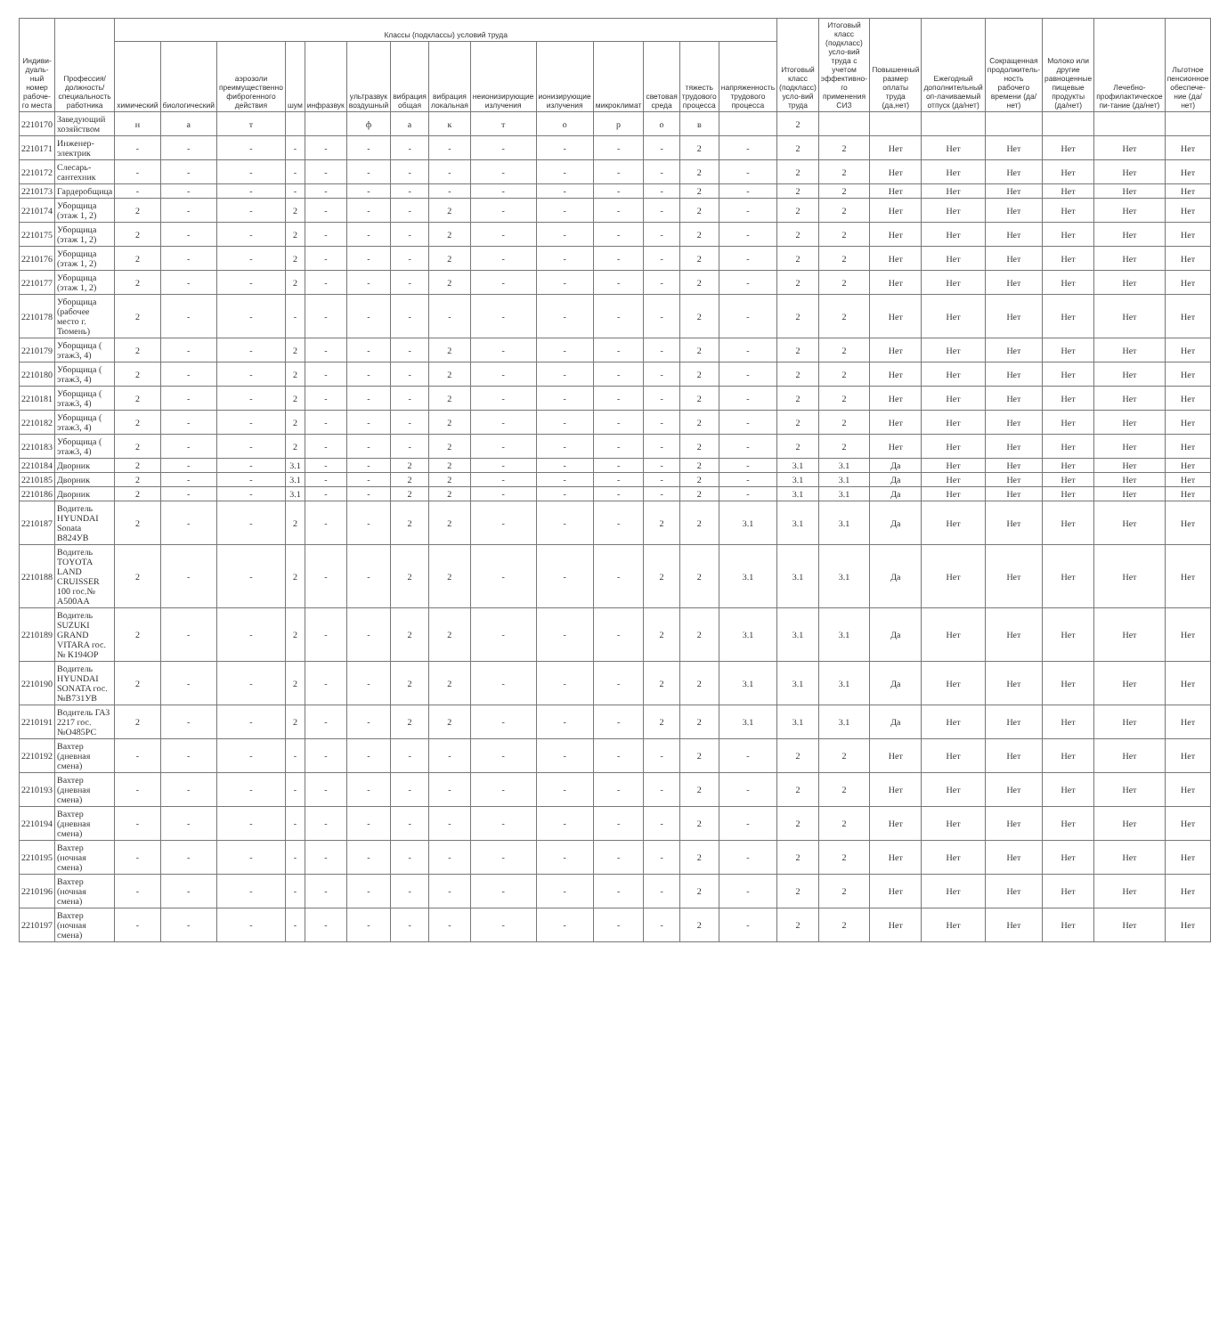| Индиви-дуаль-ный номер рабоче-го места | Профессия/ должность/ специальность работника | Классы (подклассы) условий труда | | | | | | | | | | | | | | Итоговый класс (подкласс) усло-вий труда | Итоговый класс (подкласс) усло-вий труда с учетом эффективно-го применения СИЗ | Повышенный размер оплаты труда (да,нет) | Ежегодный дополнительный оп-лачиваемый отпуск (да/нет) | Сокращенная продолжитель-ность рабочего времени (да/нет) | Молоко или другие равноценные пищевые продукты (да/нет) | Лечебно-профилактическое пи-тание (да/нет) | Льготное пенсионное обеспече-ние (да/нет) |
| --- | --- | --- | --- | --- | --- | --- | --- | --- | --- | --- | --- | --- | --- | --- | --- | --- | --- | --- | --- | --- | --- | --- | --- |
| | | химический | биологический | аэрозоли преимущественно фиброгенного действия | шум | инфразвук | ультразвук воздушный | вибрация общая | вибрация локальная | неионизирующие излучения | ионизирующие излучения | микроклимат | световая среда | тяжесть трудового процесса | напряженность трудового процесса | | | | | | | | |
| 2210170 | Заведующий хозяйством | н | а | т | | | ф | а | к | т | о | р | о | в | | 2 | | | | | | | |
| 2210171 | Инженер-электрик | - | - | - | - | - | - | - | - | - | - | - | - | 2 | - | 2 | 2 | Нет | Нет | Нет | Нет | Нет | Нет |
| 2210172 | Слесарь-сантехник | - | - | - | - | - | - | - | - | - | - | - | - | 2 | - | 2 | 2 | Нет | Нет | Нет | Нет | Нет | Нет |
| 2210173 | Гардеробщица | - | - | - | - | - | - | - | - | - | - | - | - | 2 | - | 2 | 2 | Нет | Нет | Нет | Нет | Нет | Нет |
| 2210174 | Уборщица (этаж 1, 2) | 2 | - | - | 2 | - | - | - | 2 | - | - | - | - | 2 | - | 2 | 2 | Нет | Нет | Нет | Нет | Нет | Нет |
| 2210175 | Уборщица (этаж 1, 2) | 2 | - | - | 2 | - | - | - | 2 | - | - | - | - | 2 | - | 2 | 2 | Нет | Нет | Нет | Нет | Нет | Нет |
| 2210176 | Уборщица (этаж 1, 2) | 2 | - | - | 2 | - | - | - | 2 | - | - | - | - | 2 | - | 2 | 2 | Нет | Нет | Нет | Нет | Нет | Нет |
| 2210177 | Уборщица (этаж 1, 2) | 2 | - | - | 2 | - | - | - | 2 | - | - | - | - | 2 | - | 2 | 2 | Нет | Нет | Нет | Нет | Нет | Нет |
| 2210178 | Уборщица (рабочее место г. Тюмень) | 2 | - | - | - | - | - | - | - | - | - | - | - | 2 | - | 2 | 2 | Нет | Нет | Нет | Нет | Нет | Нет |
| 2210179 | Уборщица ( этаж3, 4) | 2 | - | - | 2 | - | - | - | 2 | - | - | - | - | 2 | - | 2 | 2 | Нет | Нет | Нет | Нет | Нет | Нет |
| 2210180 | Уборщица ( этаж3, 4) | 2 | - | - | 2 | - | - | - | 2 | - | - | - | - | 2 | - | 2 | 2 | Нет | Нет | Нет | Нет | Нет | Нет |
| 2210181 | Уборщица ( этаж3, 4) | 2 | - | - | 2 | - | - | - | 2 | - | - | - | - | 2 | - | 2 | 2 | Нет | Нет | Нет | Нет | Нет | Нет |
| 2210182 | Уборщица ( этаж3, 4) | 2 | - | - | 2 | - | - | - | 2 | - | - | - | - | 2 | - | 2 | 2 | Нет | Нет | Нет | Нет | Нет | Нет |
| 2210183 | Уборщица ( этаж3, 4) | 2 | - | - | 2 | - | - | - | 2 | - | - | - | - | 2 | - | 2 | 2 | Нет | Нет | Нет | Нет | Нет | Нет |
| 2210184 | Дворник | 2 | - | - | 3.1 | - | - | 2 | 2 | - | - | - | - | 2 | - | 3.1 | 3.1 | Да | Нет | Нет | Нет | Нет | Нет |
| 2210185 | Дворник | 2 | - | - | 3.1 | - | - | 2 | 2 | - | - | - | - | 2 | - | 3.1 | 3.1 | Да | Нет | Нет | Нет | Нет | Нет |
| 2210186 | Дворник | 2 | - | - | 3.1 | - | - | 2 | 2 | - | - | - | - | 2 | - | 3.1 | 3.1 | Да | Нет | Нет | Нет | Нет | Нет |
| 2210187 | Водитель HYUNDAI Sonata В824УВ | 2 | - | - | 2 | - | - | 2 | 2 | - | - | - | 2 | 2 | 3.1 | 3.1 | 3.1 | Да | Нет | Нет | Нет | Нет | Нет |
| 2210188 | Водитель TOYOTA LAND CRUISSER 100 гос.№ А500АА | 2 | - | - | 2 | - | - | 2 | 2 | - | - | - | 2 | 2 | 3.1 | 3.1 | 3.1 | Да | Нет | Нет | Нет | Нет | Нет |
| 2210189 | Водитель SUZUKI GRAND VITARA гос.№ К194ОР | 2 | - | - | 2 | - | - | 2 | 2 | - | - | - | 2 | 2 | 3.1 | 3.1 | 3.1 | Да | Нет | Нет | Нет | Нет | Нет |
| 2210190 | Водитель HYUNDAI SONATA гос.№В731УВ | 2 | - | - | 2 | - | - | 2 | 2 | - | - | - | 2 | 2 | 3.1 | 3.1 | 3.1 | Да | Нет | Нет | Нет | Нет | Нет |
| 2210191 | Водитель ГАЗ 2217 гос.№О485РС | 2 | - | - | 2 | - | - | 2 | 2 | - | - | - | 2 | 2 | 3.1 | 3.1 | 3.1 | Да | Нет | Нет | Нет | Нет | Нет |
| 2210192 | Вахтер (дневная смена) | - | - | - | - | - | - | - | - | - | - | - | - | 2 | - | 2 | 2 | Нет | Нет | Нет | Нет | Нет | Нет |
| 2210193 | Вахтер (дневная смена) | - | - | - | - | - | - | - | - | - | - | - | - | 2 | - | 2 | 2 | Нет | Нет | Нет | Нет | Нет | Нет |
| 2210194 | Вахтер (дневная смена) | - | - | - | - | - | - | - | - | - | - | - | - | 2 | - | 2 | 2 | Нет | Нет | Нет | Нет | Нет | Нет |
| 2210195 | Вахтер (ночная смена) | - | - | - | - | - | - | - | - | - | - | - | - | 2 | - | 2 | 2 | Нет | Нет | Нет | Нет | Нет | Нет |
| 2210196 | Вахтер (ночная смена) | - | - | - | - | - | - | - | - | - | - | - | - | 2 | - | 2 | 2 | Нет | Нет | Нет | Нет | Нет | Нет |
| 2210197 | Вахтер (ночная смена) | - | - | - | - | - | - | - | - | - | - | - | - | 2 | - | 2 | 2 | Нет | Нет | Нет | Нет | Нет | Нет |